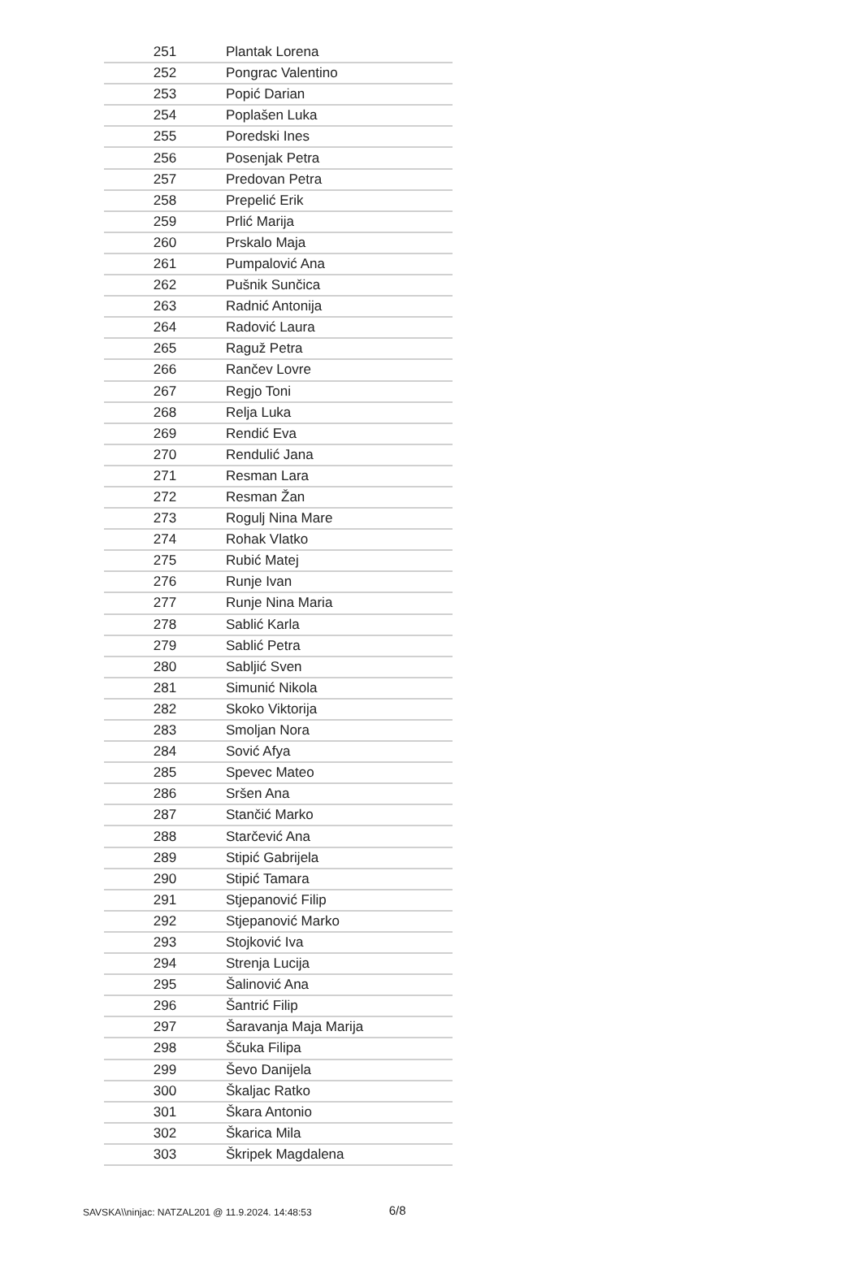| 251 | Plantak Lorena |
| 252 | Pongrac Valentino |
| 253 | Popić Darian |
| 254 | Poplašen Luka |
| 255 | Poredski Ines |
| 256 | Posenjak Petra |
| 257 | Predovan Petra |
| 258 | Prepelić Erik |
| 259 | Prlić Marija |
| 260 | Prskalo Maja |
| 261 | Pumpalović Ana |
| 262 | Pušnik Sunčica |
| 263 | Radnić Antonija |
| 264 | Radović Laura |
| 265 | Raguž Petra |
| 266 | Rančev Lovre |
| 267 | Regjo Toni |
| 268 | Relja Luka |
| 269 | Rendić Eva |
| 270 | Rendulić Jana |
| 271 | Resman Lara |
| 272 | Resman Žan |
| 273 | Rogulj Nina Mare |
| 274 | Rohak Vlatko |
| 275 | Rubić Matej |
| 276 | Runje Ivan |
| 277 | Runje Nina Maria |
| 278 | Sablić Karla |
| 279 | Sablić Petra |
| 280 | Sabljić Sven |
| 281 | Simunić Nikola |
| 282 | Skoko Viktorija |
| 283 | Smoljan Nora |
| 284 | Sović Afya |
| 285 | Spevec Mateo |
| 286 | Sršen Ana |
| 287 | Stančić Marko |
| 288 | Starčević Ana |
| 289 | Stipić Gabrijela |
| 290 | Stipić Tamara |
| 291 | Stjepanović Filip |
| 292 | Stjepanović Marko |
| 293 | Stojković Iva |
| 294 | Strenja Lucija |
| 295 | Šalinović Ana |
| 296 | Šantrić Filip |
| 297 | Šaravanja Maja Marija |
| 298 | Ščuka Filipa |
| 299 | Ševo Danijela |
| 300 | Škaljac Ratko |
| 301 | Škara Antonio |
| 302 | Škarica Mila |
| 303 | Škripek Magdalena |
SAVSKA\\ninjac: NATZAL201 @ 11.9.2024. 14:48:53 6/8